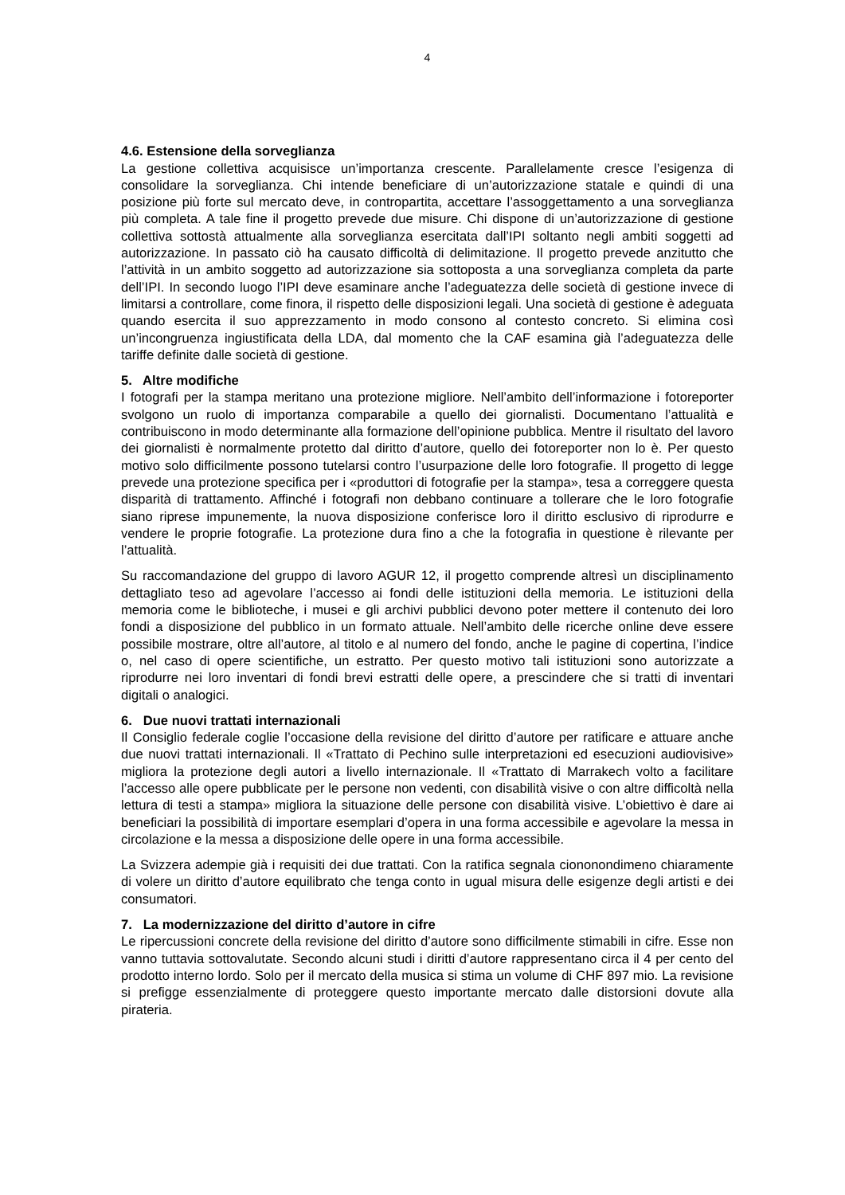4
4.6. Estensione della sorveglianza
La gestione collettiva acquisisce un’importanza crescente. Parallelamente cresce l’esigenza di consolidare la sorveglianza. Chi intende beneficiare di un’autorizzazione statale e quindi di una posizione più forte sul mercato deve, in contropartita, accettare l’assoggettamento a una sorveglianza più completa. A tale fine il progetto prevede due misure. Chi dispone di un’autorizzazione di gestione collettiva sottostà attualmente alla sorveglianza esercitata dall’IPI soltanto negli ambiti soggetti ad autorizzazione. In passato ciò ha causato difficoltà di delimitazione. Il progetto prevede anzitutto che l’attività in un ambito soggetto ad autorizzazione sia sottoposta a una sorveglianza completa da parte dell’IPI. In secondo luogo l’IPI deve esaminare anche l’adeguatezza delle società di gestione invece di limitarsi a controllare, come finora, il rispetto delle disposizioni legali. Una società di gestione è adeguata quando esercita il suo apprezzamento in modo consono al contesto concreto. Si elimina così un’incongruenza ingiustificata della LDA, dal momento che la CAF esamina già l’adeguatezza delle tariffe definite dalle società di gestione.
5. Altre modifiche
I fotografi per la stampa meritano una protezione migliore. Nell’ambito dell’informazione i fotoreporter svolgono un ruolo di importanza comparabile a quello dei giornalisti. Documentano l’attualità e contribuiscono in modo determinante alla formazione dell’opinione pubblica. Mentre il risultato del lavoro dei giornalisti è normalmente protetto dal diritto d’autore, quello dei fotoreporter non lo è. Per questo motivo solo difficilmente possono tutelarsi contro l’usurpazione delle loro fotografie. Il progetto di legge prevede una protezione specifica per i «produttori di fotografie per la stampa», tesa a correggere questa disparità di trattamento. Affinché i fotografi non debbano continuare a tollerare che le loro fotografie siano riprese impunemente, la nuova disposizione conferisce loro il diritto esclusivo di riprodurre e vendere le proprie fotografie. La protezione dura fino a che la fotografia in questione è rilevante per l’attualità.
Su raccomandazione del gruppo di lavoro AGUR 12, il progetto comprende altresì un disciplinamento dettagliato teso ad agevolare l’accesso ai fondi delle istituzioni della memoria. Le istituzioni della memoria come le biblioteche, i musei e gli archivi pubblici devono poter mettere il contenuto dei loro fondi a disposizione del pubblico in un formato attuale. Nell’ambito delle ricerche online deve essere possibile mostrare, oltre all’autore, al titolo e al numero del fondo, anche le pagine di copertina, l’indice o, nel caso di opere scientifiche, un estratto. Per questo motivo tali istituzioni sono autorizzate a riprodurre nei loro inventari di fondi brevi estratti delle opere, a prescindere che si tratti di inventari digitali o analogici.
6. Due nuovi trattati internazionali
Il Consiglio federale coglie l’occasione della revisione del diritto d’autore per ratificare e attuare anche due nuovi trattati internazionali. Il «Trattato di Pechino sulle interpretazioni ed esecuzioni audiovisive» migliora la protezione degli autori a livello internazionale. Il «Trattato di Marrakech volto a facilitare l’accesso alle opere pubblicate per le persone non vedenti, con disabilità visive o con altre difficoltà nella lettura di testi a stampa» migliora la situazione delle persone con disabilità visive. L’obiettivo è dare ai beneficiari la possibilità di importare esemplari d’opera in una forma accessibile e agevolare la messa in circolazione e la messa a disposizione delle opere in una forma accessibile.
La Svizzera adempie già i requisiti dei due trattati. Con la ratifica segnala ciononondimeno chiaramente di volere un diritto d’autore equilibrato che tenga conto in ugual misura delle esigenze degli artisti e dei consumatori.
7. La modernizzazione del diritto d’autore in cifre
Le ripercussioni concrete della revisione del diritto d’autore sono difficilmente stimabili in cifre. Esse non vanno tuttavia sottovalutate. Secondo alcuni studi i diritti d’autore rappresentano circa il 4 per cento del prodotto interno lordo. Solo per il mercato della musica si stima un volume di CHF 897 mio. La revisione si prefigge essenzialmente di proteggere questo importante mercato dalle distorsioni dovute alla pirateria.